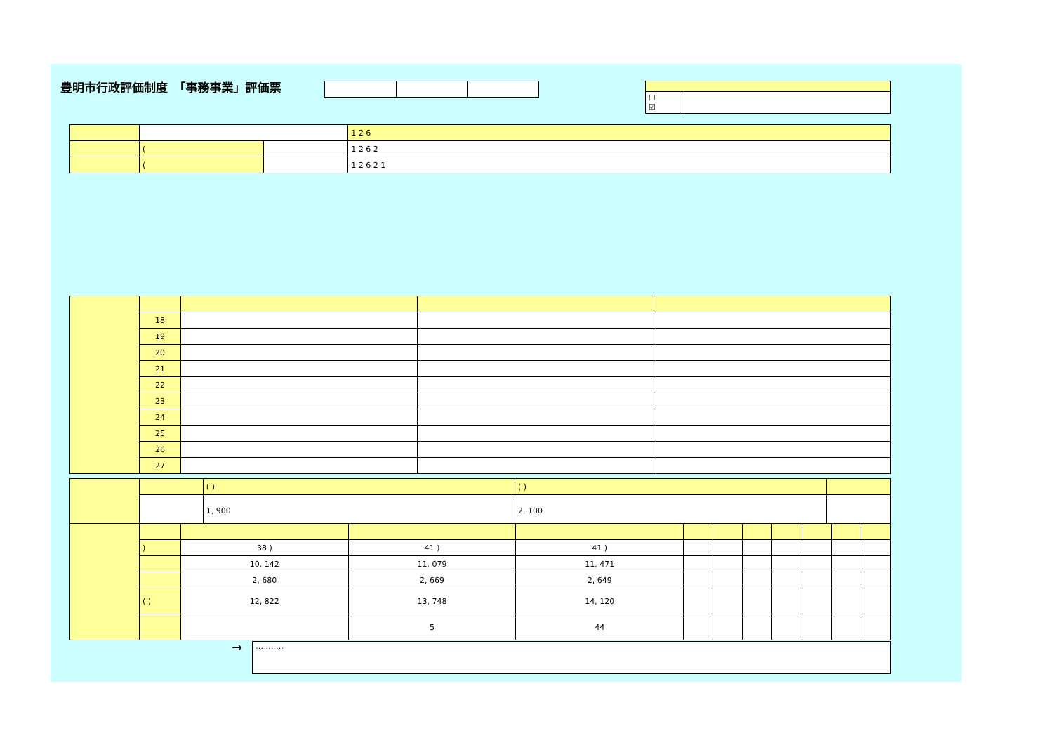豊明市行政評価制度　「事務事業」評価票
| ☐ ☑ | |
| | | | 1 2 6 |
| | ( | | 1 2 6 2 |
| | ( | | 1 2 6 2 1 |
| | 18 | | | |
| | 19 | | | |
| | 20 | | | |
| | 21 | | | |
| | 22 | | | |
| | 23 | | | |
| | 24 | | | |
| | 25 | | | |
| | 26 | | | |
| | 27 | | | |
| | | ( ) | ( ) | |
| | | 1, 900 | 2, 100 | |
| | ) | 38 ) | 41 ) | 41 ) | | | | | | | |
| | | 10, 142 | 11, 079 | 11, 471 | | | | | | | |
| | | 2, 680 | 2, 669 | 2, 649 | | | | | | | |
| | ( ) | 12, 822 | 13, 748 | 14, 120 | | | | | | | |
| | | | 5 | 44 | | | | | | | |
→
| … … … |